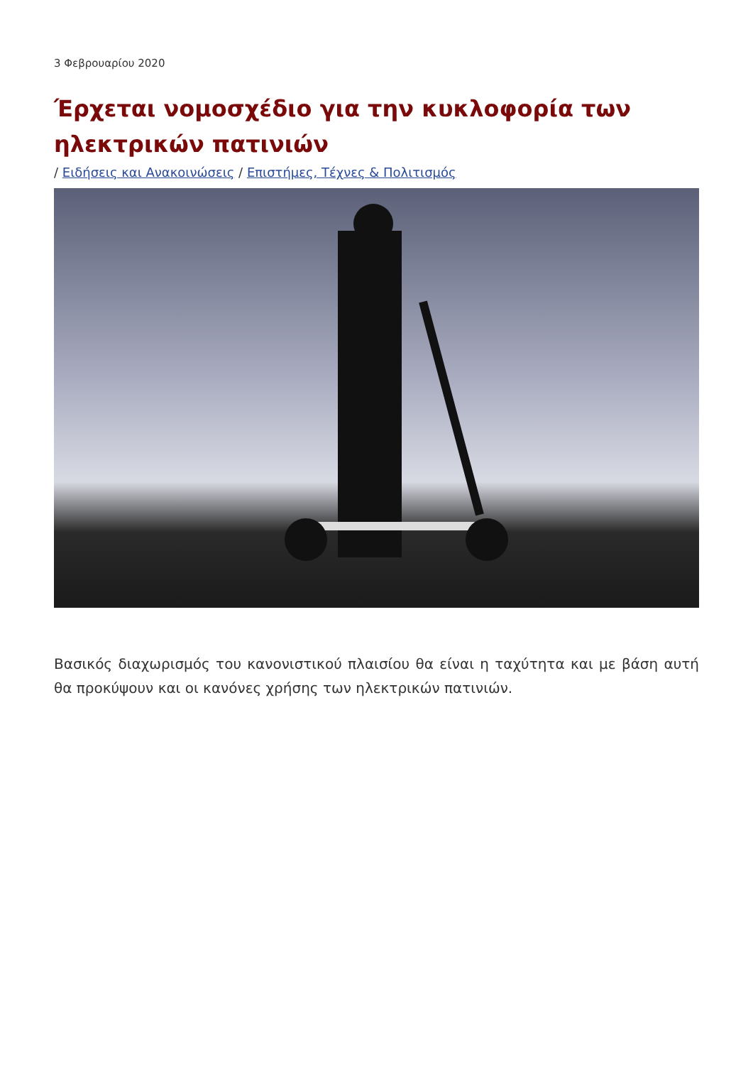3 Φεβρουαρίου 2020
Έρχεται νομοσχέδιο για την κυκλοφορία των ηλεκτρικών πατινιών
/ Ειδήσεις και Ανακοινώσεις / Επιστήμες, Τέχνες & Πολιτισμός
Βασικός διαχωρισμός του κανονιστικού πλαισίου θα είναι η ταχύτητα και με βάση αυτή θα προκύψουν και οι κανόνες χρήσης των ηλεκτρικών πατινιών.